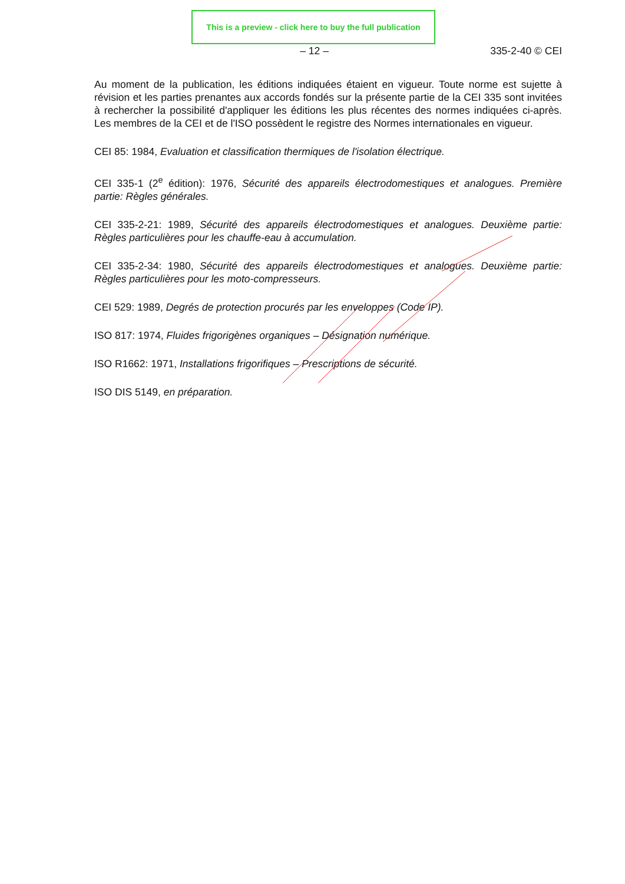This is a preview - click here to buy the full publication
– 12 – 335-2-40 © CEI
Au moment de la publication, les éditions indiquées étaient en vigueur. Toute norme est sujette à révision et les parties prenantes aux accords fondés sur la présente partie de la CEI 335 sont invitées à rechercher la possibilité d'appliquer les éditions les plus récentes des normes indiquées ci-après. Les membres de la CEI et de l'ISO possèdent le registre des Normes internationales en vigueur.
CEI 85: 1984, Evaluation et classification thermiques de l'isolation électrique.
CEI 335-1 (2<sup>e</sup> édition): 1976, Sécurité des appareils électrodomestiques et analogues. Première partie: Règles générales.
CEI 335-2-21: 1989, Sécurité des appareils électrodomestiques et analogues. Deuxième partie: Règles particulières pour les chauffe-eau à accumulation.
CEI 335-2-34: 1980, Sécurité des appareils électrodomestiques et analogues. Deuxième partie: Règles particulières pour les moto-compresseurs.
CEI 529: 1989, Degrés de protection procurés par les enveloppes (Code IP).
ISO 817: 1974, Fluides frigorigènes organiques – Désignation numérique.
ISO R1662: 1971, Installations frigorifiques – Prescriptions de sécurité.
ISO DIS 5149, en préparation.